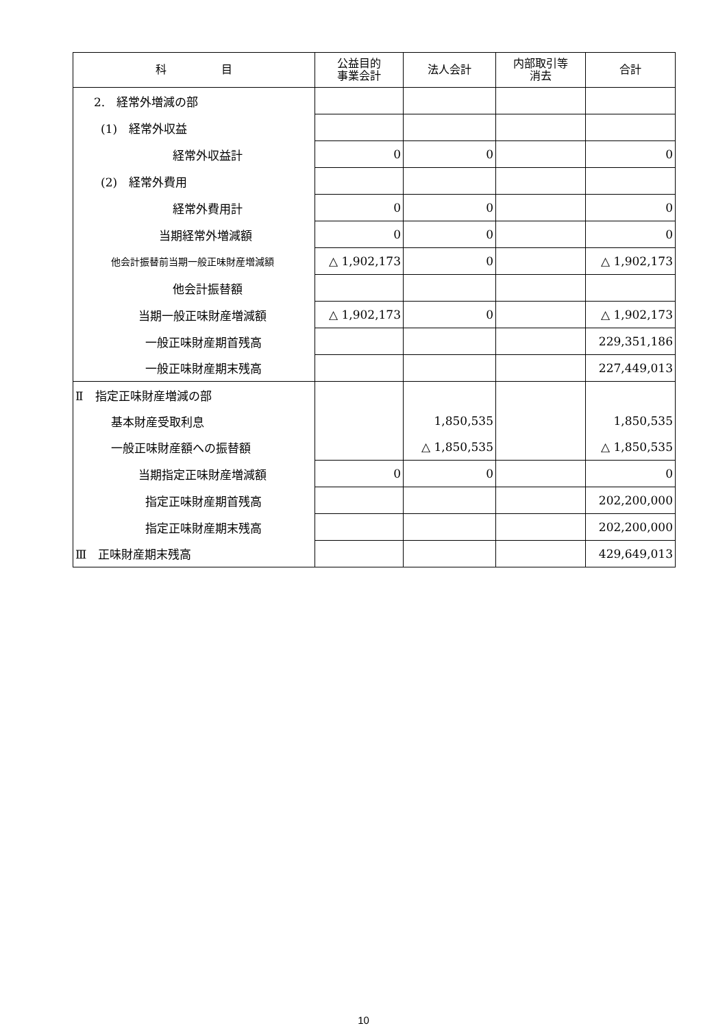| 科 目 | 公益目的 事業会計 | 法人会計 | 内部取引等 消去 | 合計 |
| --- | --- | --- | --- | --- |
| 2. 経常外増減の部 | | | | |
| (1) 経常外収益 | | | | |
| 経常外収益計 | 0 | 0 | | 0 |
| (2) 経常外費用 | | | | |
| 経常外費用計 | 0 | 0 | | 0 |
| 当期経常外増減額 | 0 | 0 | | 0 |
| 他会計振替前当期一般正味財産増減額 | △ 1,902,173 | 0 | | △ 1,902,173 |
| 他会計振替額 | | | | |
| 当期一般正味財産増減額 | △ 1,902,173 | 0 | | △ 1,902,173 |
| 一般正味財産期首残高 | | | | 229,351,186 |
| 一般正味財産期末残高 | | | | 227,449,013 |
| Ⅱ 指定正味財産増減の部 | | | | |
| 基本財産受取利息 | | 1,850,535 | | 1,850,535 |
| 一般正味財産額への振替額 | | △ 1,850,535 | | △ 1,850,535 |
| 当期指定正味財産増減額 | 0 | 0 | | 0 |
| 指定正味財産期首残高 | | | | 202,200,000 |
| 指定正味財産期末残高 | | | | 202,200,000 |
| Ⅲ 正味財産期末残高 | | | | 429,649,013 |
10